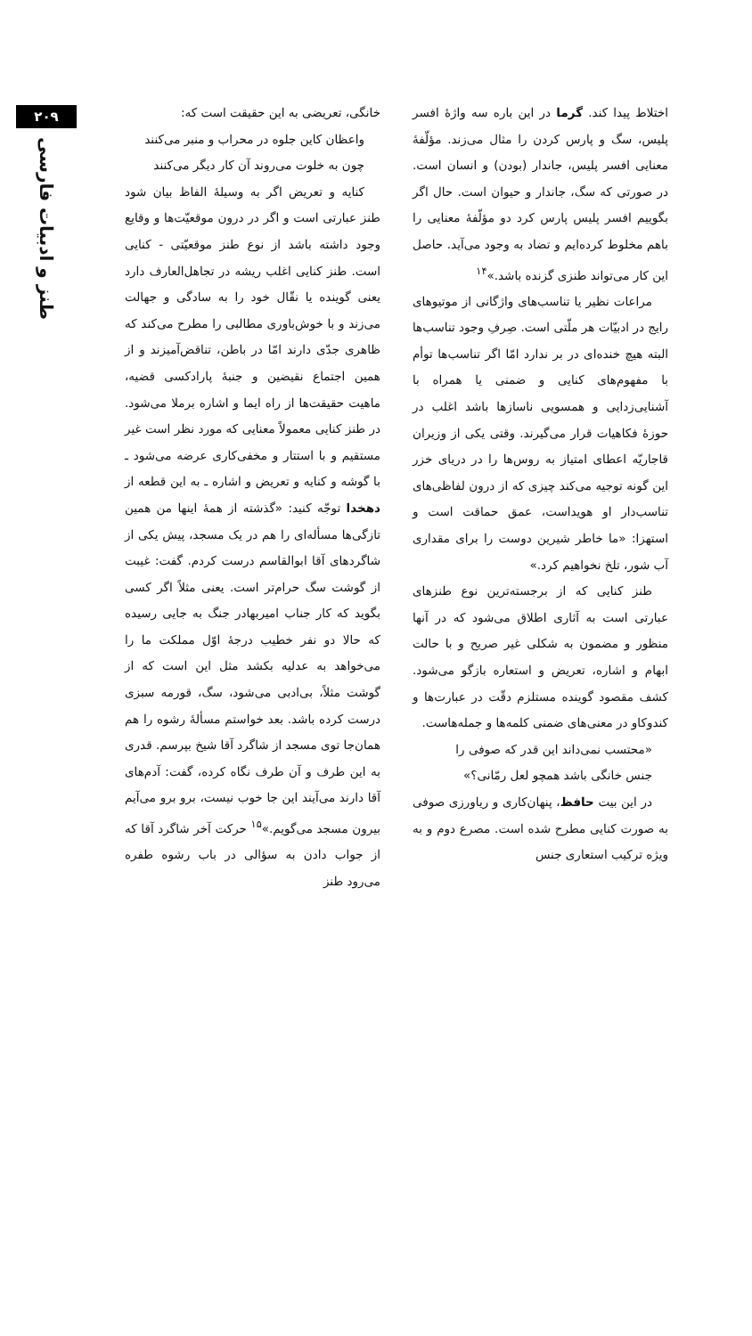۲۰۹
طنز و ادبیات فارسی
اختلاط پیدا کند. گرما در این باره سه واژهٔ افسر پلیس، سگ و پارس کردن را مثال می‌زند. مؤلّفهٔ معنایی افسر پلیس، جاندار (بودن) و انسان است. در صورتی که سگ، جاندار و حیوان است. حال اگر بگوییم افسر پلیس پارس کرد دو مؤلّفهٔ معنایی را باهم مخلوط کرده‌ایم و تضاد به وجود می‌آید. حاصل این کار می‌تواند طنزی گزنده باشد.»<sup>۱۴</sup>
مراعات نظیر یا تناسب‌های واژگانی از موتیوهای رایج در ادبیّات هر ملّتی است. صِرفِ وجود تناسب‌ها البته هیچ خنده‌ای در بر ندارد امّا اگر تناسب‌ها توأم با مفهوم‌های کنایی و ضمنی یا همراه با آشنایی‌زدایی و همسویی ناسازها باشد اغلب در حوزهٔ فکاهیات قرار می‌گیرند. وقتی یکی از وزیران قاجاریّه اعطای امتیاز به روس‌ها را در دریای خزر این گونه توجیه می‌کند چیزی که از درون لفاظی‌های تناسب‌دار او هویداست، عمق حماقت است و استهزا: «ما خاطر شیرین دوست را برای مقداری آب شور، تلخ نخواهیم کرد.»
طنز کنایی که از برجسته‌ترین نوع طنزهای عبارتی است به آثاری اطلاق می‌شود که در آنها منظور و مضمون به شکلی غیر صریح و با حالت ابهام و اشاره، تعریض و استعاره بازگو می‌شود. کشف مقصود گوینده مستلزم دقّت در عبارت‌ها و کندوکاو در معنی‌های ضمنی کلمه‌ها و جمله‌هاست.
«محتسب نمی‌داند این قدر که صوفی را
جنس خانگی باشد همچو لعل رمّانی؟»
در این بیت حافظ، پنهان‌کاری و ریاورزی صوفی به صورت کنایی مطرح شده است. مصرع دوم و به ویژه ترکیب استعاری جنس
خانگی، تعریضی به این حقیقت است که:
واعظان کاین جلوه در محراب و منبر می‌کنند
چون به خلوت می‌روند آن کار دیگر می‌کنند
کنایه و تعریض اگر به وسیلهٔ الفاظ بیان شود طنز عبارتی است و اگر در درون موقعیّت‌ها و وقایع وجود داشته باشد از نوع طنز موقعیّتی - کنایی است. طنز کنایی اغلب ریشه در تجاهل‌العارف دارد یعنی گوینده یا نقّال خود را به سادگی و جهالت می‌زند و با خوش‌باوری مطالبی را مطرح می‌کند که ظاهری جدّی دارند امّا در باطن، تناقض‌آمیزند و از همین اجتماع نقیضین و جنبهٔ پارادکسی قضیه، ماهیت حقیقت‌ها از راه ایما و اشاره برملا می‌شود. در طنز کنایی معمولاً معنایی که مورد نظر است غیر مستقیم و با استتار و مخفی‌کاری عرضه می‌شود ـ با گوشه و کنایه و تعریض و اشاره ـ به این قطعه از دهخدا توجّه کنید: «گذشته از همهٔ اینها من همین تازگی‌ها مسأله‌ای را هم در یک مسجد، پیش یکی از شاگردهای آقا ابوالقاسم درست کردم. گفت: غیبت از گوشت سگ حرام‌تر است. یعنی مثلاً اگر کسی بگوید که کار جناب امیربهادر جنگ به جایی رسیده که حالا دو نفر خطیب درجهٔ اوّل مملکت ما را می‌خواهد به عدلیه بکشد مثل این است که از گوشت مثلاً، بی‌ادبی می‌شود، سگ، قورمه سبزی درست کرده باشد. بعد خواستم مسألهٔ رشوه را هم همان‌جا توی مسجد از شاگرد آقا شیخ بپرسم. قدری به این طرف و آن طرف نگاه کرده، گفت: آدم‌های آقا دارند می‌آیند این جا خوب نیست، برو برو می‌آیم بیرون مسجد می‌گویم.»<sup>۱۵</sup> حرکت آخر شاگرد آقا که از جواب دادن به سؤالی در باب رشوه طفره می‌رود طنز